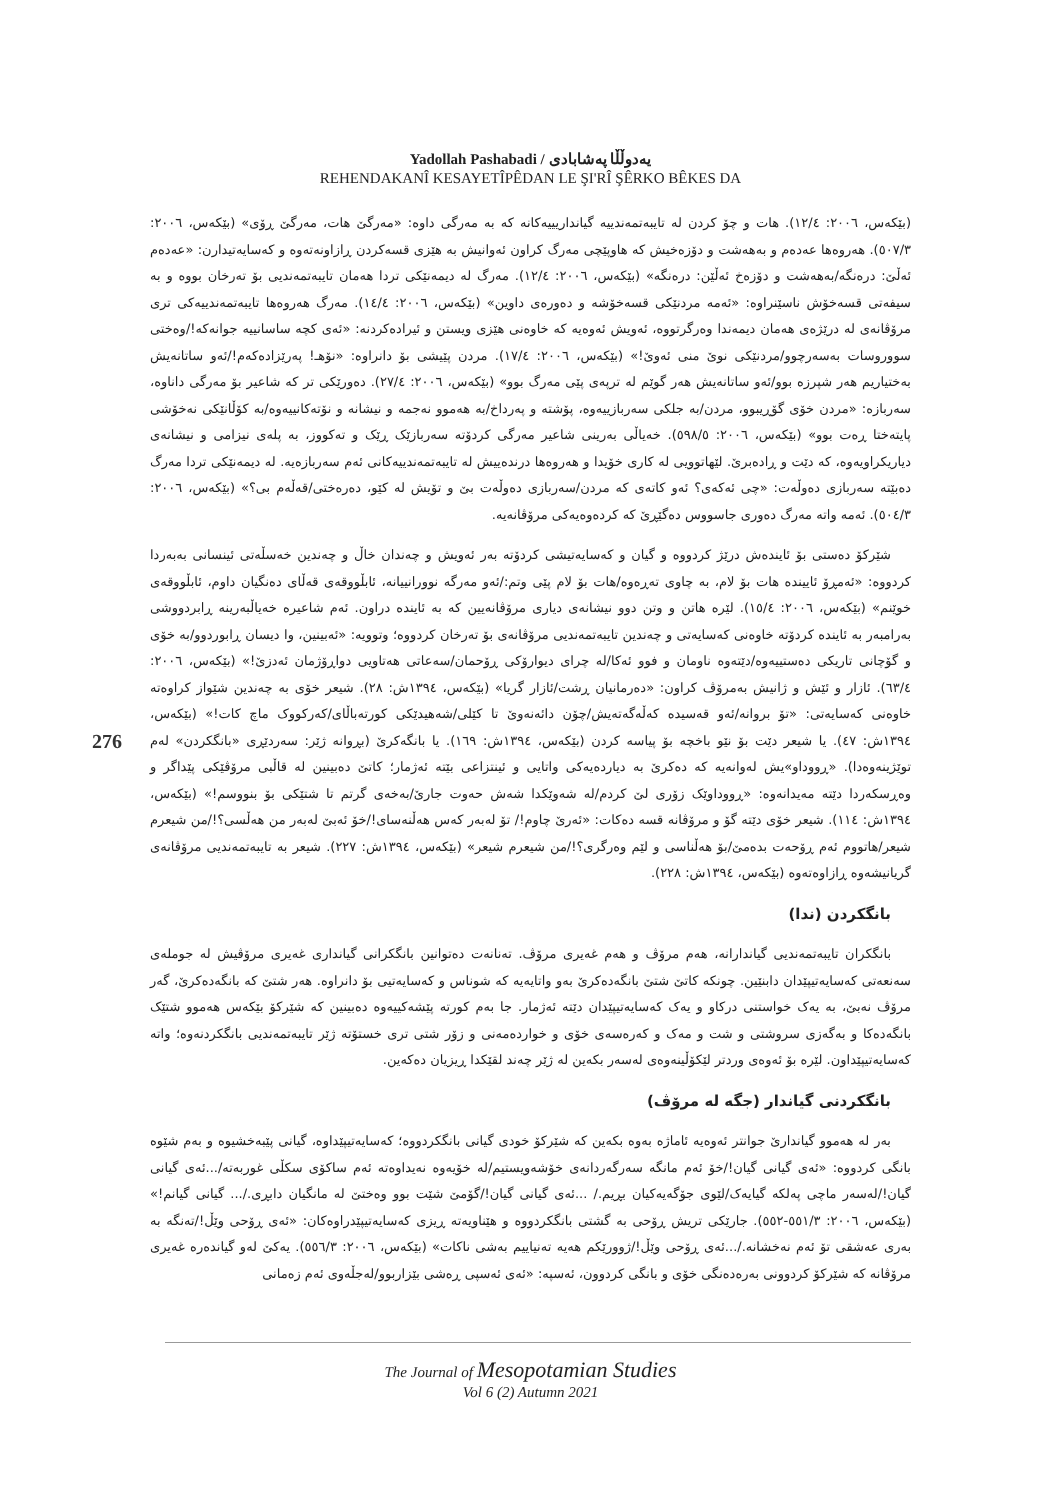Yadollah Pashabadi / یەدوڵڵا پەشابادی
REHENDAKANÎ KESAYETÎPÊDAN LE ŞI'RÎ ŞÊRKO BÊKES DA
(بێکەس، ٢٠٠٦: ١٢/٤). هات و چۆ کردن لە تایبەتمەندییە گیانداریییەکانە کە بە مەرگی داوە: «مەرگێ هات، مەرگێ ڕۆی» (بێکەس، ٢٠٠٦: ٥٠٧/٣). هەروەها عەدەم و بەهەشت و دۆزەخیش کە هاوپێچی مەرگ کراون ئەوانیش بە هێزی قسەکردن ڕازاونەتەوە و کەسایەتیدارن: «عەدەم ئەڵێ: درەنگە/بەهەشت و دۆزەخ ئەڵێن: درەنگە» (بێکەس، ٢٠٠٦: ١٢/٤). مەرگ لە دیمەنێکی تردا هەمان تایبەتمەندیی بۆ تەرخان بووە و بە سیفەتی قسەخۆش ناسێنراوە: «ئەمە مردنێکی قسەخۆشە و دەورەی داوین» (بێکەس، ٢٠٠٦: ١٤/٤). مەرگ هەروەها تایبەتمەندییەکی تری مرۆڤانەی لە درێژەی هەمان دیمەندا وەرگرتووە، ئەویش ئەوەیە کە خاوەنی هێزی ویستن و ئیرادەکردنە: «ئەی کچە ساسانییە جوانەکە!/وەختی سووروسات بەسەرچوو/مردنێکی نوێ منی ئەوێ!» (بێکەس، ٢٠٠٦: ١٧/٤). مردن پێیشی بۆ دانراوە: «نۆهـ! پەرێزادەکەم!/ئەو ساتانەیش بەختیاریم هەر شپرزە بوو/ئەو ساتانەیش هەر گوێم لە ترپەی پێی مەرگ بوو» (بێکەس، ٢٠٠٦: ٢٧/٤). دەورێکی تر کە شاعیر بۆ مەرگی داناوە، سەربازە: «مردن خۆی گۆڕیبوو، مردن/بە جلکی سەربازییەوە، پۆشتە و پەرداخ/بە هەموو نەجمە و نیشانە و نۆتەکانییەوە/بە کۆڵانێکی نەخۆشی پایتەختا ڕەت بوو» (بێکەس، ٢٠٠٦: ٥٩٨/٥). خەیاڵی بەرینی شاعیر مەرگی کردۆتە سەربازێک ڕێک و تەکووز، بە پلەی نیزامی و نیشانەی دیاریکراویەوە، کە دێت و ڕادەبرێ. لێهاتوویی لە کاری خۆیدا و هەروەها درندەییش لە تایبەتمەندییەکانی ئەم سەربازەیە. لە دیمەنێکی تردا مەرگ دەبێتە سەربازی دەوڵەت: «چی ئەکەی؟ ئەو کاتەی کە مردن/سەربازی دەوڵەت بێ و تۆیش لە کێو، دەرەختی/قەڵەم بی؟» (بێکەس، ٢٠٠٦: ٥٠٤/٣). ئەمە واتە مەرگ دەوری جاسووس دەگێڕێ کە کردەوەیەکی مرۆڤانەیە.
شێرکۆ دەستی بۆ ئایندەش درێژ کردووە و گیان و کەسایەتیشی کردۆتە بەر ئەویش و چەندان خاڵ و چەندین خەسڵەتی ئینسانی بەبەردا کردووە: «ئەمڕۆ ئاییندە هات بۆ لام، بە چاوی تەڕەوە/هات بۆ لام پێی وتم:/ئەو مەرگە نوورانییانە، ئابڵووقەی قەڵای دەنگیان داوم، ئابڵووقەی خوێنم» (بێکەس، ٢٠٠٦: ١٥/٤). لێرە هاتن و وتن دوو نیشانەی دیاری مرۆڤانەیین کە بە ئایندە دراون. ئەم شاعیرە خەیاڵبەرینە ڕابردووشی بەرامبەر بە ئایندە کردۆتە خاوەنی کەسایەتی و چەندین تایبەتمەندیی مرۆڤانەی بۆ تەرخان کردووە؛ وتوویە: «ئەبینین، وا دیسان ڕابوردوو/بە خۆی و گۆچانی تاریکی دەستییەوە/دێتەوە ناومان و فوو ئەکا/لە چرای دیوارۆکی ڕۆحمان/سەعاتی هەتاویی دواڕۆژمان ئەدزێ!» (بێکەس، ٢٠٠٦: ٦٣/٤). ئازار و ئێش و ژانیش بەمرۆڤ کراون: «دەرمانیان ڕشت/ئازار گریا» (بێکەس، ١٣٩٤ش: ٢٨). شیعر خۆی بە چەندین شێواز کراوەتە خاوەنی کەسایەتی: «تۆ بروانە/ئەو قەسیدە کەڵەگەتەیش/چۆن دائەنەوێ تا کێلی/شەهیدێکی کورتەباڵای/کەرکووک ماچ کات!» (بێکەس، ١٣٩٤ش: ٤٧). یا شیعر دێت بۆ نێو باخچە بۆ پیاسە کردن (بێکەس، ١٣٩٤ش: ١٦٩). یا بانگەکرێ (بڕوانە ژێر: سەردێڕی «بانگکردن» لەم توێژینەوەدا). «ڕووداو»یش لەوانەیە کە دەکرێ بە دیاردەیەکی واتایی و ئینتزاعی بێتە ئەژمار؛ کاتێ دەبینین لە قاڵبی مرۆڤێکی پێداگر و وەڕسکەردا دێتە مەیدانەوە: «ڕووداوێک زۆری لێ کردم/لە شەوێکدا شەش حەوت جارێ/بەخەی گرتم تا شتێکی بۆ بنووسم!» (بێکەس، ١٣٩٤ش: ١١٤). شیعر خۆی دێتە گۆ و مرۆڤانە قسە دەکات: «ئەرێ چاوم!/ تۆ لەبەر کەس هەڵنەسای!/خۆ ئەبێ لەبەر من هەڵسی؟!/من شیعرم شیعر/هاتووم ئەم ڕۆحەت بدەمێ/بۆ هەڵناسی و لێم وەرگری؟!/من شیعرم شیعر» (بێکەس، ١٣٩٤ش: ٢٢٧). شیعر بە تایبەتمەندیی مرۆڤانەی گریانیشەوە ڕازاوەتەوە (بێکەس، ١٣٩٤ش: ٢٢٨).
بانگکردن (ندا)
بانگکران تایبەتمەندیی گیاندارانە، هەم مرۆڤ و هەم غەیری مرۆڤ. تەنانەت دەتوانین بانگکرانی گیانداری غەیری مرۆڤیش لە جوملەی سەنعەتی کەسایەتیپێدان دابنێین. چونکە کاتێ شتێ بانگەدەکرێ بەو واتایەیە کە شوناس و کەسایەتیی بۆ دانراوە. هەر شتێ کە بانگەدەکرێ، گەر مرۆڤ نەبێ، بە یەک خواستنی درکاو و یەک کەسایەتیپێدان دێتە ئەژمار. جا بەم کورتە پێشەکییەوە دەبینین کە شێرکۆ بێکەس هەموو شتێک بانگەدەکا و بەگەزی سروشتی و شت و مەک و کەرەسەی خۆی و خواردەمەنی و زۆر شتی تری خستۆتە ژێر تایبەتمەندیی بانگکردنەوە؛ واتە کەسایەتیپێداون. لێرە بۆ ئەوەی وردتر لێکۆڵینەوەی لەسەر بکەین لە ژێر چەند لقێکدا ڕیزیان دەکەین.
بانگکردنی گیاندار (جگە لە مرۆڤ)
بەر لە هەموو گیاندارێ جوانتر ئەوەیە ئاماژە بەوە بکەین کە شێرکۆ خودی گیانی بانگکردووە؛ کەسایەتیپێداوە، گیانی پێبەخشیوە و بەم شێوە بانگی کردووە: «ئەی گیانی گیان!/خۆ ئەم مانگە سەرگەردانەی خۆشەویستیم/لە خۆیەوە نەیداوەتە ئەم ساکۆی سکڵی غوربەتە/...ئەی گیانی گیان!/لەسەر ماچی پەلکە گیایەک/لێوی جۆگەیەکیان بڕیم./ ...ئەی گیانی گیان!/گۆمێ شێت بوو وەختێ لە مانگیان دابڕی./... گیانی گیانم!» (بێکەس، ٢٠٠٦: ٥٥١/٣-٥٥٢). جارێکی تریش ڕۆحی بە گشتی بانگکردووە و هێناویەتە ڕیزی کەسایەتیپێدراوەکان: «ئەی ڕۆحی وێڵ!/تەنگە بە بەری عەشقی تۆ ئەم نەخشانە./...ئەی ڕۆحی وێڵ!/ژوورێکم هەیە تەنیاییم بەشی ناکات» (بێکەس، ٢٠٠٦: ٥٥٦/٣). یەکێ لەو گیاندەرە غەیری مرۆڤانە کە شێرکۆ کردوونی بەرەدەنگی خۆی و بانگی کردوون، ئەسپە: «ئەی ئەسپی ڕەشی بێزاربوو/لەجڵەوی ئەم زەمانی
276
The Journal of Mesopotamian Studies
Vol 6 (2) Autumn 2021